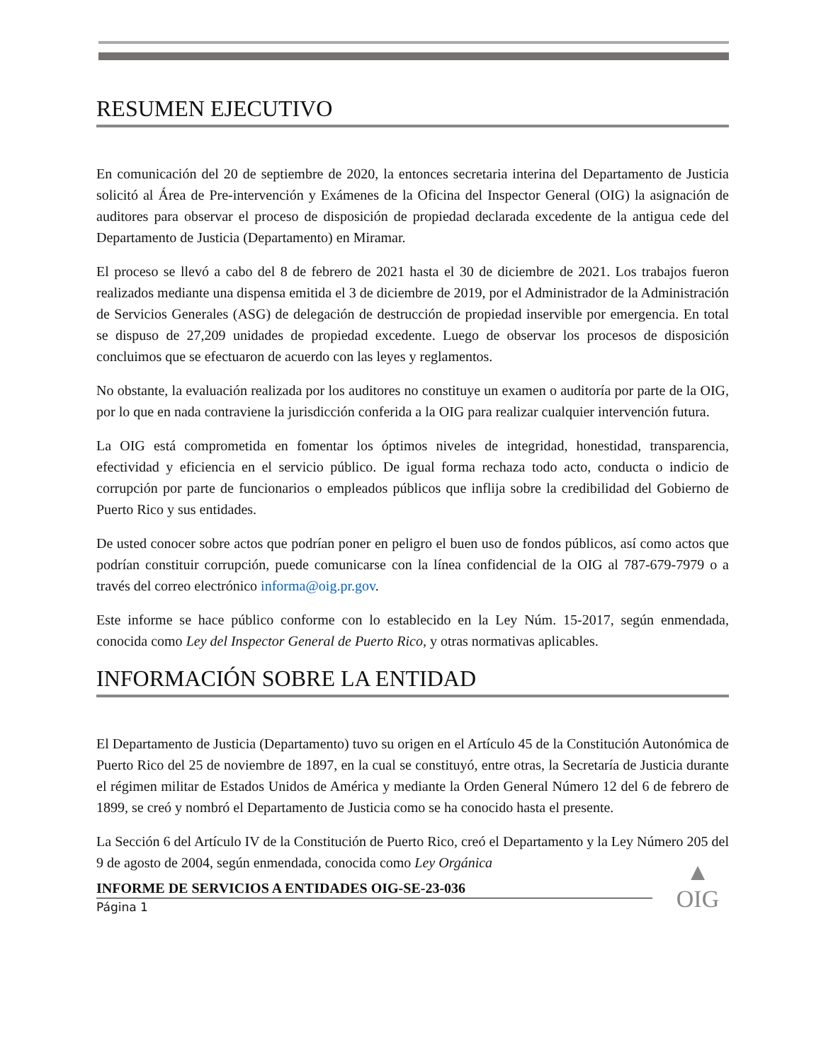RESUMEN EJECUTIVO
En comunicación del 20 de septiembre de 2020, la entonces secretaria interina del Departamento de Justicia solicitó al Área de Pre-intervención y Exámenes de la Oficina del Inspector General (OIG) la asignación de auditores para observar el proceso de disposición de propiedad declarada excedente de la antigua cede del Departamento de Justicia (Departamento) en Miramar.
El proceso se llevó a cabo del 8 de febrero de 2021 hasta el 30 de diciembre de 2021. Los trabajos fueron realizados mediante una dispensa emitida el 3 de diciembre de 2019, por el Administrador de la Administración de Servicios Generales (ASG) de delegación de destrucción de propiedad inservible por emergencia. En total se dispuso de 27,209 unidades de propiedad excedente. Luego de observar los procesos de disposición concluimos que se efectuaron de acuerdo con las leyes y reglamentos.
No obstante, la evaluación realizada por los auditores no constituye un examen o auditoría por parte de la OIG, por lo que en nada contraviene la jurisdicción conferida a la OIG para realizar cualquier intervención futura.
La OIG está comprometida en fomentar los óptimos niveles de integridad, honestidad, transparencia, efectividad y eficiencia en el servicio público. De igual forma rechaza todo acto, conducta o indicio de corrupción por parte de funcionarios o empleados públicos que inflija sobre la credibilidad del Gobierno de Puerto Rico y sus entidades.
De usted conocer sobre actos que podrían poner en peligro el buen uso de fondos públicos, así como actos que podrían constituir corrupción, puede comunicarse con la línea confidencial de la OIG al 787-679-7979 o a través del correo electrónico informa@oig.pr.gov.
Este informe se hace público conforme con lo establecido en la Ley Núm. 15-2017, según enmendada, conocida como Ley del Inspector General de Puerto Rico, y otras normativas aplicables.
INFORMACIÓN SOBRE LA ENTIDAD
El Departamento de Justicia (Departamento) tuvo su origen en el Artículo 45 de la Constitución Autonómica de Puerto Rico del 25 de noviembre de 1897, en la cual se constituyó, entre otras, la Secretaría de Justicia durante el régimen militar de Estados Unidos de América y mediante la Orden General Número 12 del 6 de febrero de 1899, se creó y nombró el Departamento de Justicia como se ha conocido hasta el presente.
La Sección 6 del Artículo IV de la Constitución de Puerto Rico, creó el Departamento y la Ley Número 205 del 9 de agosto de 2004, según enmendada, conocida como Ley Orgánica
INFORME DE SERVICIOS A ENTIDADES OIG-SE-23-036
Página 1
▲
OIG